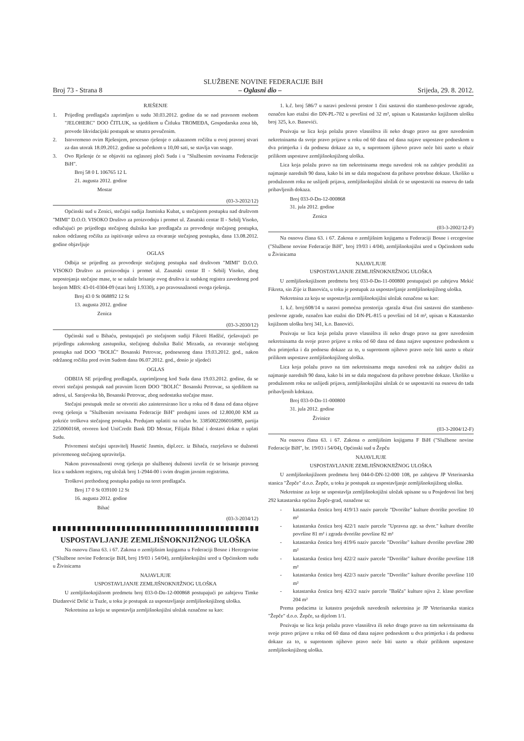SLUŽBENE NOVINE FEDERACIJE BiH
Broj 73 - Strana 8 – Oglasni dio – Srijeda, 29. 8. 2012.
RJEŠENJE
1. Prijedlog predlagača zaprimljen u sudu 30.03.2012. godine da se nad pravnom osobom "JELOHERC" DOO ČITLUK, sa sjedištem u Čitluku TROMEĐA, Gospodarska zona bb, provede likvidacijski postupak se smatra povučenim.
2. Istovremeno ovim Rješenjem, procesno rješenje o zakazanom ročištu u ovoj pravnoj stvari za dan utorak 18.09.2012. godine sa početkom u 10,00 sati, se stavlja van snage.
3. Ovo Rješenje će se objaviti na oglasnoj ploči Suda i u "Službenim novinama Federacije BiH".
Broj 58 0 L 106765 12 L
21. augusta 2012. godine
Mostar
(03-3-2032/12)
Općinski sud u Zenici, stečajni sudija Jasminka Kubat, u stečajnom postupku nad društvom "MIMI" D.O.O. VISOKO Društvo za proizvodnju i promet ul. Zanatski centar II - Sebilj Visoko, odlučujući po prijedlogu stečajnog dužnika kao predlagača za provođenje stečajnog postupka, nakon održanog ročišta za ispitivanje uslova za otvaranje stečajnog postupka, dana 13.08.2012. godine objavljuje
OGLAS
Odbija se prijedlog za provođenje stečajnog postupka nad društvom "MIMI" D.O.O. VISOKO Društvo za proizvodnju i promet ul. Zanatski centar II - Sebilj Visoko, zbog nepostojanja stečajne mase, te se nalaže brisanje ovog društva iz sudskog registra zavedenog pod brojem MBS: 43-01-0304-09 (stari broj 1.9330), a po pravosnažnosti ovoga rješenja.
Broj 43 0 St 068892 12 St
13. augusta 2012. godine
Zenica
(03-3-2030/12)
Općinski sud u Bihaću, postupajući po stečajnom sudiji Fikreti Hadžić, rješavajući po prijedlogu zakonskog zastupnika, stečajnog dužnika Balić Mirzada, za otvaranje stečajnog postupka nad DOO "BOLIĆ" Bosanski Petrovac, podnesenog dana 19.03.2012. god., nakon održanog ročišta pred ovim Sudom dana 06.07.2012. god., donio je sljedeći
OGLAS
ODBIJA SE prijedlog predlagača, zaprimljenog kod Suda dana 19.03.2012. godine, da se otvori stečajni postupak nad pravnim licem DOO "BOLIĆ" Bosanski Petrovac, sa sjedištem na adresi, ul. Sarajevska bb, Bosanski Petrovac, zbog nedostatka stečajne mase.
Stečajni postupak može se otvoriti ako zainteresirano lice u roku od 8 dana od dana objave ovog rješenja u "Službenim novinama Federacije BiH" predujmi iznos od 12.800,00 KM za pokriće troškova stečajnog postupka. Predujam uplatiti na račun br. 3385002206016890, partija 2250060168, otvoren kod UniCredit Bank DD Mostar, Filijala Bihać i dostavi dokaz o uplati Sudu.
Privremeni stečajni upravitelj Husetić Jasmin, dipl.ecc. iz Bihaća, razrješava se dužnosti privremenog stečajnog upravitelja.
Nakon pravosnažnosti ovog rješenja po službenoj dužnosti izvršit će se brisanje pravnog lica u sudskom registru, reg uložak broj 1-2944-00 i svim drugim javnim registrima.
Troškovi prethodnog postupka padaju na teret predlagača.
Broj 17 0 St 039100 12 St
16. augusta 2012. godine
Bihać
(03-3-2034/12)
USPOSTAVLJANJE ZEMLJIŠNOKNJIŽNOG ULOŠKA
Na osnovu člana 63. i 67. Zakona o zemljišnim knjigama u Federaciji Bosne i Hercegovine ("Službene novine Federacije BiH, broj 19/03 i 54/04), zemljišnoknjižni ured u Općinskom sudu u Živinicama
NAJAVLJUJE
USPOSTAVLJANJE ZEMLJIŠNOKNJIŽNOG ULOŠKA
U zemljišnoknjižnom predmetu broj 033-0-Dn-12-000868 postupajući po zahtjevu Timke Dizdarević Delić iz Tuzle, u toku je postupak za uspostavljanje zemljišnoknjižnog uloška.
Nekretnina za koju se uspostavlja zemljišnoknjižni uložak označene su kao:
1. k.č. broj 586/7 u naravi poslovni prostor 1 čini sastavni dio stambeno-poslovne zgrade, označen kao etažni dio DN-PL-702 u površini od 32 m², upisan u Katastarsko knjižnom ulošku broj 325, k.o. Banovići.
Pozivaju se lica koja polažu pravo vlasništva ili neko drugo pravo na gore navedenim nekretninama da svoje pravo prijave u roku od 60 dana od dana najave uspostave podneskom u dva primjerka i da podnesu dokaze za to, u suprotnom ijihovo pravo neće biti uzeto u obzir prilikom uspostave zemljišnoknjižnog uloška.
Lica koja polažu pravo na tim nekretninama mogu navedeni rok na zahtjev produžiti za najmanje narednih 90 dana, kako bi im se dala mogućnost da pribave potrebne dokaze. Ukoliko u produženom roku ne uslijedi prijava, zemljišnoknjižni uložak će se uspostaviti na osnovu do tada pribavljenih dokaza.
Broj 033-0-Dn-12-000868
31. jula 2012. godine
Zenica
(03-3-2002/12-F)
Na osnovu člana 63. i 67. Zakona o zemljišnim knjigama u Federaciji Bosne i ercegovine ("Službene novine Federacije BiH", broj 19/03 i 4/04), zemljišnoknjižni ured u Općinskom sudu u Živinicama
NAJAVLJUJE
USPOSTAVLJANJE ZEMLJIŠNOKNJIŽNOG ULOŠKA
U zemljišnoknjižnom predmetu broj 033-0-Dn-11-000800 postupajući po zahtjevu Mekić Fikreta, sin Zije iz Banovića, u toku je postupak za uspostavljanje zemljišnoknjižnog uloška.
Nekretnina za koju se uspostavlja zemljišnoknjižni uložak označene su kao:
1. k.č. broj:608/14 u naravi pomoćna prostorija -garaža 4/sut čini sastavni dio stambeno-poslovne zgrade, označen kao etažni dio DN-PL-815 u površini od 14 m², upisan u Katastarsko knjižnom ulošku broj 341, k.o. Banovići.
Pozivaju se lica koja polažu pravo vlasništva ili neko drugo pravo na gore navedenim nekretninama da svoje pravo prijave u roku od 60 dana od dana najave uspostave podneskom u dva primjerka i da podnesu dokaze za to, u suprotnom njihovo pravo neće biti uzeto u obzir prilikom uspostave zemljišnoknjižnog uloška.
Lica koja polažu pravo na tim nekretninama mogu navedeni rok na zahtjev dužiti za najmanje narednih 90 dana, kako bi im se dala mogućnost da pribave potrebne dokaze. Ukoliko u produženom roku ne uslijedi prijava, zemljišnoknjižni uložak će se uspostaviti na osnovu do tada pribavljenih kdokaza.
Broj 033-0-Dn-11-000800
31. jula 2012. godine
Živinice
(03-3-2004/12-F)
Na osnovu člana 63. i 67. Zakona o zemljišnim knjigama F BiH ("Službene novine Federacije BiH", br. 19/03 i 54/04), Općinski sud u Žepču
NAJAVLJUJE
USPOSTAVLJANJE ZEMLJIŠNOKNJIŽNOG ULOŠKA
U zemljišnoknjižnom predmetu broj 044-0-DN-12-000 108, po zahtjevu JP Veterinarska stanica "Žepče" d.o.o. Žepče, u toku je postupak za uspostavljanje zemljišnoknjižnog uloška.
Nekretnine za koje se uspostavlja zemljišnoknjižni uložak upisane su u Posjedovni list broj 292 katastarska općina Žepče-grad, označene sa:
- katastarska čestica broj 419/13 naziv parcele "Dvorište" kulture dvorište površine 10 m²
- katastarska čestica broj 422/1 naziv parcele "Upravna zgr. sa dvor." kulture dvorište površine 81 m² i zgrada dvorište površine 82 m²
- katastarska čestica broj 419/6 naziv parcele "Dvorište" kulture dvorište površine 280 m²
- katastarska čestica broj 422/2 naziv parcele "Dvorište" kulture dvorište površine 118 m²
- katastarska čestica broj 422/3 naziv parcele "Dvorište" kulture dvorište površine 110 m²
- katastarska čestica broj 423/2 naziv parcele "Bašča" kulture njiva 2. klase površine 204 m²
Prema podacima iz katastra posjednik navedenih nekretnina je JP Veterinarska stanica "Žepče" d.o.o. Žepče, sa dijelom 1/1.
Pozivaju se lica koja polažu pravo vlasništva ili neko drugo pravo na tim nekretninama da svoje pravo prijave u roku od 60 dana od dana najave podneskom u dva primjerka i da podnesu dokaze za to, u suprotnom njihovo pravo neće biti uzeto u obzir prilikom uspostave zemljišnoknjižnog uloška.